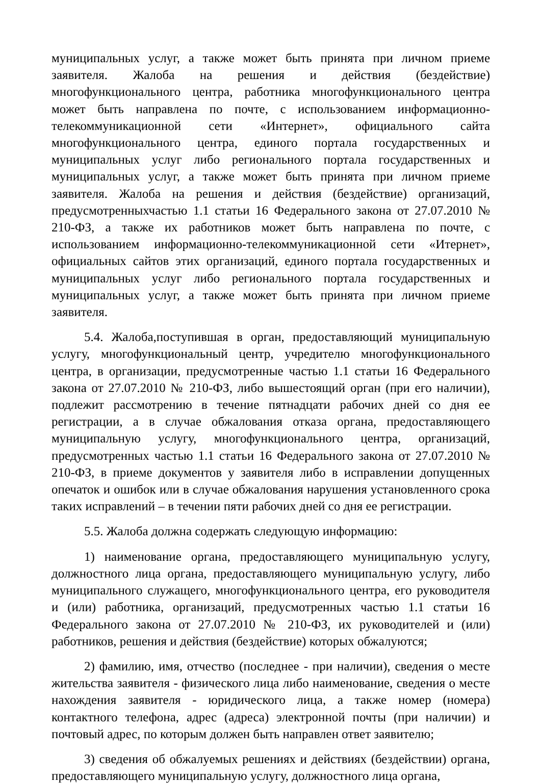муниципальных услуг, а также может быть принята при личном приеме заявителя. Жалоба на решения и действия (бездействие) многофункционального центра, работника многофункционального центра может быть направлена по почте, с использованием информационно-телекоммуникационной сети «Интернет», официального сайта многофункционального центра, единого портала государственных и муниципальных услуг либо регионального портала государственных и муниципальных услуг, а также может быть принята при личном приеме заявителя. Жалоба на решения и действия (бездействие) организаций, предусмотренныхчастью 1.1 статьи 16 Федерального закона от 27.07.2010 № 210-ФЗ, а также их работников может быть направлена по почте, с использованием информационно-телекоммуникационной сети «Итернет», официальных сайтов этих организаций, единого портала государственных и муниципальных услуг либо регионального портала государственных и муниципальных услуг, а также может быть принята при личном приеме заявителя.
5.4. Жалоба,поступившая в орган, предоставляющий муниципальную услугу, многофункциональный центр, учредителю многофункционального центра, в организации, предусмотренные частью 1.1 статьи 16 Федерального закона от 27.07.2010 № 210-ФЗ, либо вышестоящий орган (при его наличии), подлежит рассмотрению в течение пятнадцати рабочих дней со дня ее регистрации, а в случае обжалования отказа органа, предоставляющего муниципальную услугу, многофункционального центра, организаций, предусмотренных частью 1.1 статьи 16 Федерального закона от 27.07.2010 № 210-ФЗ, в приеме документов у заявителя либо в исправлении допущенных опечаток и ошибок или в случае обжалования нарушения установленного срока таких исправлений – в течении пяти рабочих дней со дня ее регистрации.
5.5. Жалоба должна содержать следующую информацию:
1) наименование органа, предоставляющего муниципальную услугу, должностного лица органа, предоставляющего муниципальную услугу, либо муниципального служащего, многофункционального центра, его руководителя и (или) работника, организаций, предусмотренных частью 1.1 статьи 16 Федерального закона от 27.07.2010 № 210-ФЗ, их руководителей и (или) работников, решения и действия (бездействие) которых обжалуются;
2) фамилию, имя, отчество (последнее - при наличии), сведения о месте жительства заявителя - физического лица либо наименование, сведения о месте нахождения заявителя - юридического лица, а также номер (номера) контактного телефона, адрес (адреса) электронной почты (при наличии) и почтовый адрес, по которым должен быть направлен ответ заявителю;
3) сведения об обжалуемых решениях и действиях (бездействии) органа, предоставляющего муниципальную услугу, должностного лица органа,